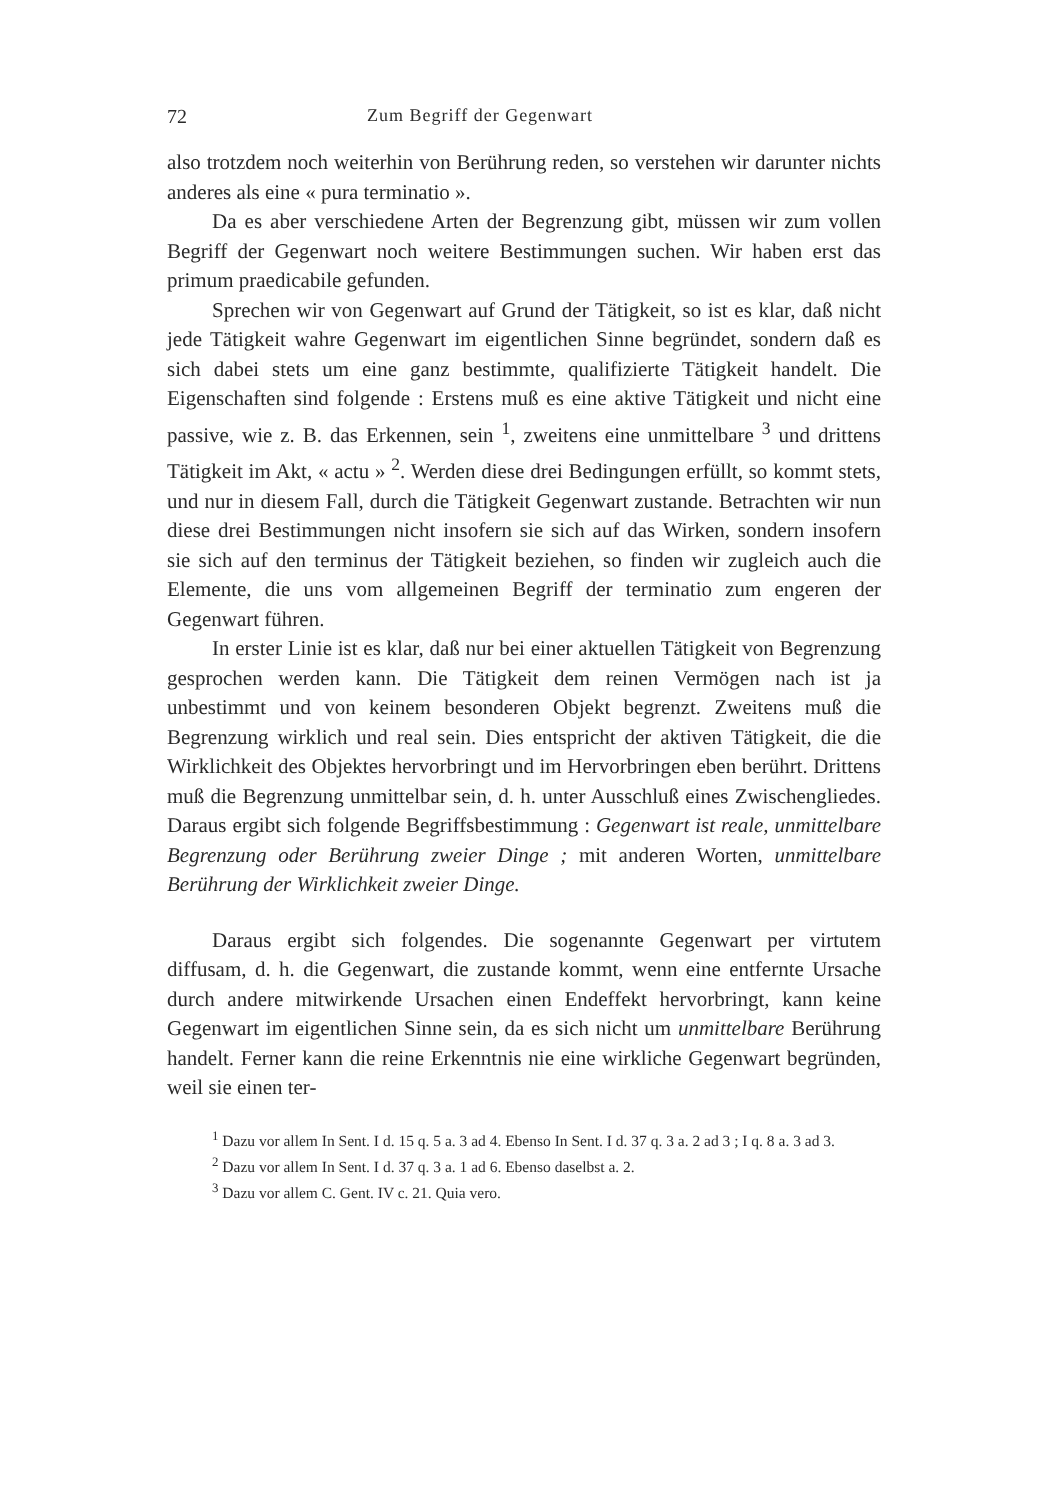72 Zum Begriff der Gegenwart
also trotzdem noch weiterhin von Berührung reden, so verstehen wir darunter nichts anderes als eine « pura terminatio ».
Da es aber verschiedene Arten der Begrenzung gibt, müssen wir zum vollen Begriff der Gegenwart noch weitere Bestimmungen suchen. Wir haben erst das primum praedicabile gefunden.
Sprechen wir von Gegenwart auf Grund der Tätigkeit, so ist es klar, daß nicht jede Tätigkeit wahre Gegenwart im eigentlichen Sinne begründet, sondern daß es sich dabei stets um eine ganz bestimmte, qualifizierte Tätigkeit handelt. Die Eigenschaften sind folgende : Erstens muß es eine aktive Tätigkeit und nicht eine passive, wie z. B. das Erkennen, sein <sup>1</sup>, zweitens eine unmittelbare <sup>3</sup> und drittens Tätigkeit im Akt, « actu » <sup>2</sup>. Werden diese drei Bedingungen erfüllt, so kommt stets, und nur in diesem Fall, durch die Tätigkeit Gegenwart zustande. Betrachten wir nun diese drei Bestimmungen nicht insofern sie sich auf das Wirken, sondern insofern sie sich auf den terminus der Tätigkeit beziehen, so finden wir zugleich auch die Elemente, die uns vom allgemeinen Begriff der terminatio zum engeren der Gegenwart führen.
In erster Linie ist es klar, daß nur bei einer aktuellen Tätigkeit von Begrenzung gesprochen werden kann. Die Tätigkeit dem reinen Vermögen nach ist ja unbestimmt und von keinem besonderen Objekt begrenzt. Zweitens muß die Begrenzung wirklich und real sein. Dies entspricht der aktiven Tätigkeit, die die Wirklichkeit des Objektes hervorbringt und im Hervorbringen eben berührt. Drittens muß die Begrenzung unmittelbar sein, d. h. unter Ausschluß eines Zwischengliedes. Daraus ergibt sich folgende Begriffsbestimmung : Gegenwart ist reale, unmittelbare Begrenzung oder Berührung zweier Dinge ; mit anderen Worten, unmittelbare Berührung der Wirklichkeit zweier Dinge.
Daraus ergibt sich folgendes. Die sogenannte Gegenwart per virtutem diffusam, d. h. die Gegenwart, die zustande kommt, wenn eine entfernte Ursache durch andere mitwirkende Ursachen einen Endeffekt hervorbringt, kann keine Gegenwart im eigentlichen Sinne sein, da es sich nicht um unmittelbare Berührung handelt. Ferner kann die reine Erkenntnis nie eine wirkliche Gegenwart begründen, weil sie einen ter-
<sup>1</sup> Dazu vor allem In Sent. I d. 15 q. 5 a. 3 ad 4. Ebenso In Sent. I d. 37 q. 3 a. 2 ad 3 ; I q. 8 a. 3 ad 3.
<sup>2</sup> Dazu vor allem In Sent. I d. 37 q. 3 a. 1 ad 6. Ebenso daselbst a. 2.
<sup>3</sup> Dazu vor allem C. Gent. IV c. 21. Quia vero.